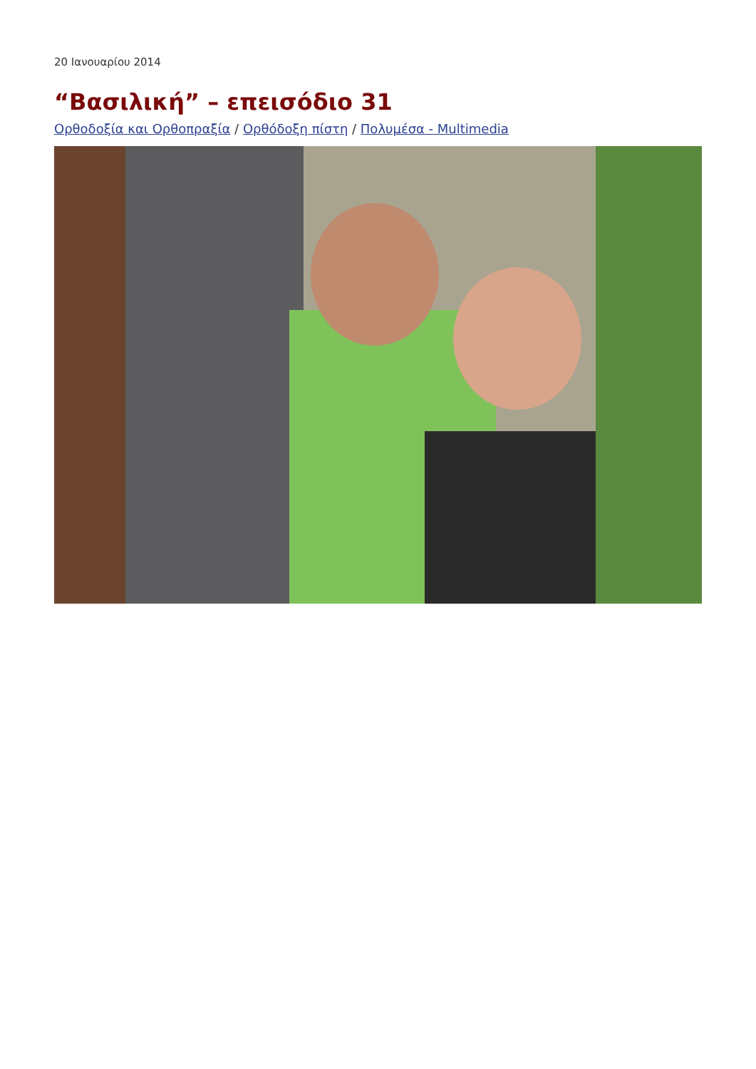20 Ιανουαρίου 2014
“Βασιλική” – επεισόδιο 31
Ορθοδοξία και Ορθοπραξία / Ορθόδοξη πίστη / Πολυμέσα - Multimedia